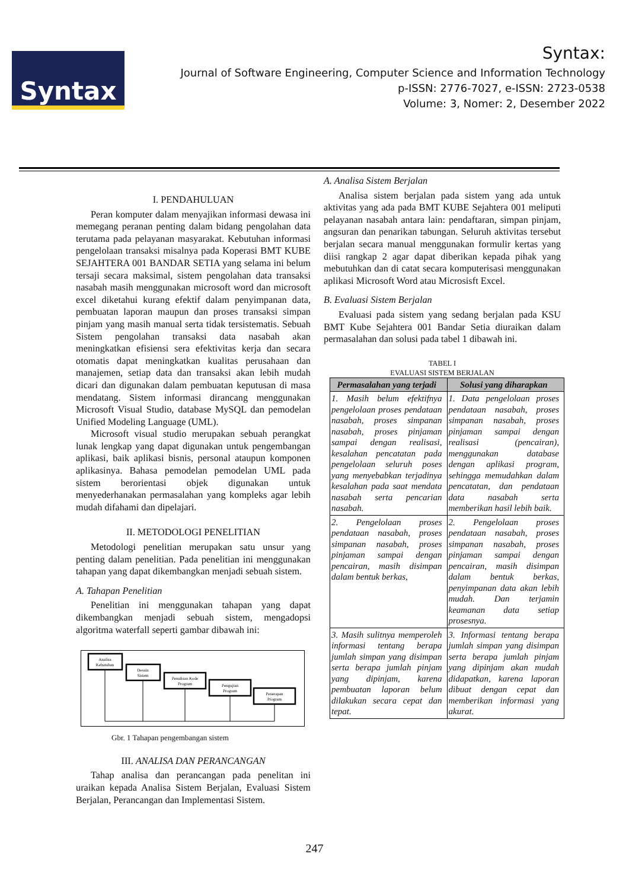Syntax
Syntax:
Journal of Software Engineering, Computer Science and Information Technology
p-ISSN: 2776-7027, e-ISSN: 2723-0538
Volume: 3, Nomer: 2, Desember 2022
I. PENDAHULUAN
Peran komputer dalam menyajikan informasi dewasa ini memegang peranan penting dalam bidang pengolahan data terutama pada pelayanan masyarakat. Kebutuhan informasi pengelolaan transaksi misalnya pada Koperasi BMT KUBE SEJAHTERA 001 BANDAR SETIA yang selama ini belum tersaji secara maksimal, sistem pengolahan data transaksi nasabah masih menggunakan microsoft word dan microsoft excel diketahui kurang efektif dalam penyimpanan data, pembuatan laporan maupun dan proses transaksi simpan pinjam yang masih manual serta tidak tersistematis. Sebuah Sistem pengolahan transaksi data nasabah akan meningkatkan efisiensi sera efektivitas kerja dan secara otomatis dapat meningkatkan kualitas perusahaan dan manajemen, setiap data dan transaksi akan lebih mudah dicari dan digunakan dalam pembuatan keputusan di masa mendatang. Sistem informasi dirancang menggunakan Microsoft Visual Studio, database MySQL dan pemodelan Unified Modeling Language (UML).
Microsoft visual studio merupakan sebuah perangkat lunak lengkap yang dapat digunakan untuk pengembangan aplikasi, baik aplikasi bisnis, personal ataupun komponen aplikasinya. Bahasa pemodelan pemodelan UML pada sistem berorientasi objek digunakan untuk menyederhanakan permasalahan yang kompleks agar lebih mudah difahami dan dipelajari.
II. METODOLOGI PENELITIAN
Metodologi penelitian merupakan satu unsur yang penting dalam penelitian. Pada penelitian ini menggunakan tahapan yang dapat dikembangkan menjadi sebuah sistem.
A. Tahapan Penelitian
Penelitian ini menggunakan tahapan yang dapat dikembangkan menjadi sebuah sistem, mengadopsi algoritma waterfall seperti gambar dibawah ini:
Analisa
Kebutuhan
Desain
Sistem
Penulisan Kode
Program
Pengujian
Program
Penerapan
Program
Gbr. 1 Tahapan pengembangan sistem
III. ANALISA DAN PERANCANGAN
Tahap analisa dan perancangan pada penelitan ini uraikan kepada Analisa Sistem Berjalan, Evaluasi Sistem Berjalan, Perancangan dan Implementasi Sistem.
A. Analisa Sistem Berjalan
Analisa sistem berjalan pada sistem yang ada untuk aktivitas yang ada pada BMT KUBE Sejahtera 001 meliputi pelayanan nasabah antara lain: pendaftaran, simpan pinjam, angsuran dan penarikan tabungan. Seluruh aktivitas tersebut berjalan secara manual menggunakan formulir kertas yang diisi rangkap 2 agar dapat diberikan kepada pihak yang mebutuhkan dan di catat secara komputerisasi menggunakan aplikasi Microsoft Word atau Microsisft Excel.
B. Evaluasi Sistem Berjalan
Evaluasi pada sistem yang sedang berjalan pada KSU BMT Kube Sejahtera 001 Bandar Setia diuraikan dalam permasalahan dan solusi pada tabel 1 dibawah ini.
TABEL I
EVALUASI SISTEM BERJALAN
| Permasalahan yang terjadi | Solusi yang diharapkan |
| --- | --- |
| 1. Masih belum efektifnya pengelolaan proses pendataan nasabah, proses simpanan nasabah, proses pinjaman sampai dengan realisasi, kesalahan pencatatan pada pengelolaan seluruh poses yang menyebabkan terjadinya kesalahan pada saat mendata nasabah serta pencarian nasabah. | 1. Data pengelolaan proses pendataan nasabah, proses simpanan nasabah, proses pinjaman sampai dengan realisasi (pencairan), menggunakan database dengan aplikasi program, sehingga memudahkan dalam pencatatan, dan pendataan data nasabah serta memberikan hasil lebih baik. |
| 2. Pengelolaan proses pendataan nasabah, proses simpanan nasabah, proses pinjaman sampai dengan pencairan, masih disimpan dalam bentuk berkas, | 2. Pengelolaan proses pendataan nasabah, proses simpanan nasabah, proses pinjaman sampai dengan pencairan, masih disimpan dalam bentuk berkas, penyimpanan data akan lebih mudah. Dan terjamin keamanan data setiap prosesnya. |
| 3. Masih sulitnya memperoleh informasi tentang berapa jumlah simpan yang disimpan serta berapa jumlah pinjam yang dipinjam, karena pembuatan laporan belum dilakukan secara cepat dan tepat. | 3. Informasi tentang berapa jumlah simpan yang disimpan serta berapa jumlah pinjam yang dipinjam akan mudah didapatkan, karena laporan dibuat dengan cepat dan memberikan informasi yang akurat. |
247